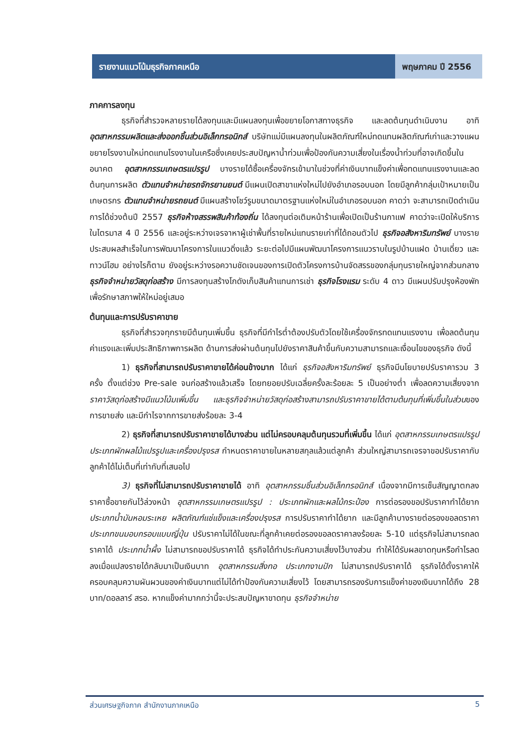รายงานแนวโน้มธุรกิจภาคเหนือ พฤษภาคม ปี 2556
ภาคการลงทุน
ธุรกิจที่สำรวจหลายรายได้ลงทุนและมีแผนลงทุนเพื่อขยายโอกาสทางธุรกิจ และลดต้นทุนดำเนินงาน อาทิ อุตสาหกรรมผลิตและส่งออกชิ้นส่วนอิเล็กทรอนิกส์ บริษัทแม่มีแผนลงทุนในผลิตภัณฑ์ใหม่ทดแทนผลิตภัณฑ์เก่าและวางแผนขยายโรงงานใหม่ทดแทนโรงงานในเครือซึ่งเคยประสบปัญหาน้ำท่วมเพื่อป้องกันความเสี่ยงในเรื่องน้ำท่วมที่อาจเกิดขึ้นในอนาคต อุตสาหกรรมเกษตรแปรรูป บางรายได้ซื้อเครื่องจักรเข้ามาในช่วงที่ค่าเงินบาทแข็งค่าเพื่อทดแทนแรงงานและลดต้นทุนการผลิต ตัวแทนจำหน่ายรถจักรยานยนต์ มีแผนเปิดสาขาแห่งใหม่ไปยังอำเภอรอบนอก โดยมีลูกค้ากลุ่มเป้าหมายเป็นเกษตรกร ตัวแทนจำหน่ายรถยนต์ มีแผนสร้างโชว์รูมขนาดมาตรฐานแห่งใหม่ในอำเภอรอบนอก คาดว่า จะสามารถเปิดดำเนินการได้ช่วงต้นปี 2557 ธุรกิจห้างสรรพสินค้าท้องถิ่น ได้ลงทุนต่อเติมหน้าร้านเพื่อเปิดเป็นร้านกาแฟ คาดว่าจะเปิดให้บริการในไตรมาส 4 ปี 2556 และอยู่ระหว่างเจรจาหาผู้เช่าพื้นที่รายใหม่แทนรายเก่าที่ได้ถอนตัวไป ธุรกิจอสังหาริมทรัพย์ บางรายประสบผลสำเร็จในการพัฒนาโครงการในแนวดิ่งแล้ว ระยะต่อไปมีแผนพัฒนาโครงการแนวราบในรูปบ้านแฝด บ้านเดี่ยว และทาวน์โฮม อย่างไรก็ตาม ยังอยู่ระหว่างรอความชัดเจนของการเปิดตัวโครงการบ้านจัดสรรของกลุ่มทุนรายใหญ่จากส่วนกลาง ธุรกิจจำหน่ายวัสดุก่อสร้าง มีการลงทุนสร้างโกดังเก็บสินค้าแทนการเช่า ธุรกิจโรงแรม ระดับ 4 ดาว มีแผนปรับปรุงห้องพักเพื่อรักษาสภาพให้ใหม่อยู่เสมอ
ต้นทุนและการปรับราคาขาย
ธุรกิจที่สำรวจทุกรายมีต้นทุนเพิ่มขึ้น ธุรกิจที่มีกำไรต่ำต้องปรับตัวโดยใช้เครื่องจักรทดแทนแรงงาน เพื่อลดต้นทุนค่าแรงและเพิ่มประสิทธิภาพการผลิต ด้านการส่งผ่านต้นทุนไปยังราคาสินค้าขึ้นกับความสามารถและเงื่อนไขของธุรกิจ ดังนี้
1) ธุรกิจที่สามารถปรับราคาขายได้ค่อนข้างมาก ได้แก่ ธุรกิจอสังหาริมทรัพย์ ธุรกิจมีนโยบายปรับราคารวม 3 ครั้ง ตั้งแต่ช่วง Pre-sale จนก่อสร้างแล้วเสร็จ โดยทยอยปรับเฉลี่ยครั้งละร้อยละ 5 เป็นอย่างต่ำ เพื่อลดความเสี่ยงจากราคาวัสดุก่อสร้างมีแนวโน้มเพิ่มขึ้น และธุรกิจจำหน่ายวัสดุก่อสร้างสามารถปรับราคาขายได้ตามต้นทุนที่เพิ่มขึ้นในส่วนของการขายส่ง และมีกำไรจากการขายส่งร้อยละ 3-4
2) ธุรกิจที่สามารถปรับราคาขายได้บางส่วน แต่ไม่ครอบคลุมต้นทุนรวมที่เพิ่มขึ้น ได้แก่ อุตสาหกรรมเกษตรแปรรูป ประเภทผักผลไม้แปรรูปและเครื่องปรุงรส กำหนดราคาขายในหลายสกุลแล้วแต่ลูกค้า ส่วนใหญ่สามารถเจรจาขอปรับราคากับลูกค้าได้ไม่เต็มที่เท่ากับที่เสนอไป
3) ธุรกิจที่ไม่สามารถปรับราคาขายได้ อาทิ อุตสาหกรรมชิ้นส่วนอิเล็กทรอนิกส์ เนื่องจากมีการเซ็นสัญญาตกลงราคาซื้อขายกันไว้ล่วงหน้า อุตสาหกรรมเกษตรแปรรูป : ประเภทผักและผลไม้กระป๋อง การต่อรองขอปรับราคาทำได้ยาก ประเภทน้ำมันหอมระเหย ผลิตภัณฑ์แช่แข็งและเครื่องปรุงรส การปรับราคาทำได้ยาก และมีลูกค้าบางรายต่อรองขอลดราคา ประเภทขนมอบกรอบแบบญี่ปุ่น ปรับราคาไม่ได้ในขณะที่ลูกค้าเคยต่อรองขอลดราคาลงร้อยละ 5-10 แต่ธุรกิจไม่สามารถลดราคาได้ ประเภทน้ำผึ้ง ไม่สามารถขอปรับราคาได้ ธุรกิจได้ทำประกันความเสี่ยงไว้บางส่วน ทำให้ได้รับผลขาดทุนหรือกำไรลดลงเมื่อแปลงรายได้กลับมาเป็นเงินบาท อุตสาหกรรมสิ่งทอ ประเภทงานปัก ไม่สามารถปรับราคาได้ ธุรกิจได้ตั้งราคาให้ครอบคลุมความผันผวนของค่าเงินบาทแต่ไม่ได้ทำป้องกันความเสี่ยงไว้ โดยสามารถรองรับการแข็งค่าของเงินบาทได้ถึง 28 บาท/ดอลลาร์ สรอ. หากแข็งค่ามากกว่านี้จะประสบปัญหาขาดทุน ธุรกิจจำหน่าย
ส่วนเศรษฐกิจภาค สำนักงานภาคเหนือ 5